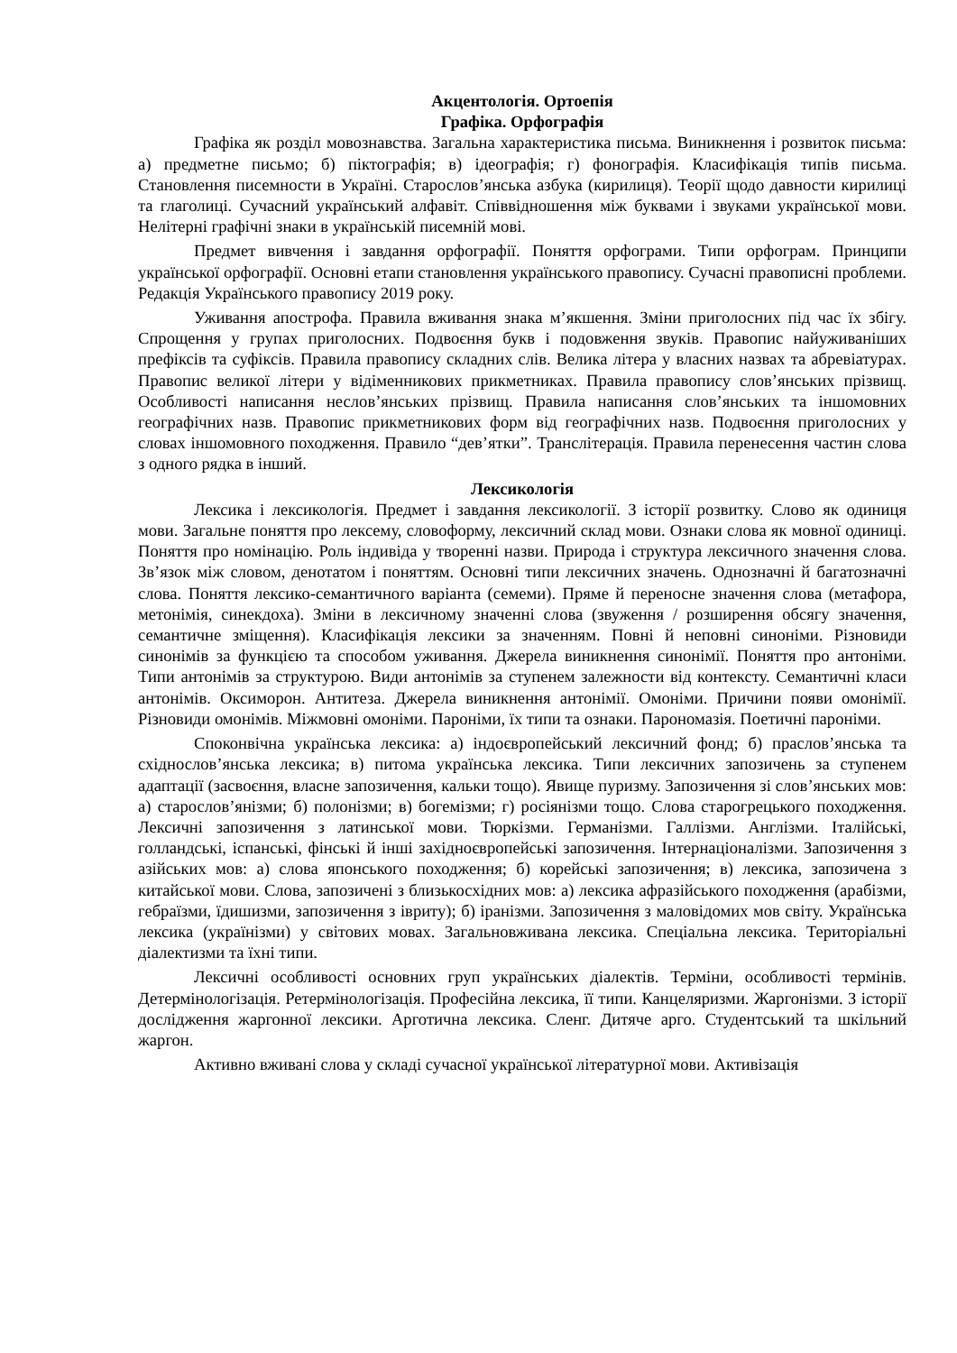Акцентологія. Ортоепія
Графіка. Орфографія
Графіка як розділ мовознавства. Загальна характеристика письма. Виникнення і розвиток письма: а) предметне письмо; б) піктографія; в) ідеографія; г) фонографія. Класифікація типів письма. Становлення писемности в Україні. Старослов’янська азбука (кирилиця). Теорії щодо давности кирилиці та глаголиці. Сучасний український алфавіт. Співвідношення між буквами і звуками української мови. Нелітерні графічні знаки в українській писемній мові.
Предмет вивчення і завдання орфографії. Поняття орфограми. Типи орфограм. Принципи української орфографії. Основні етапи становлення українського правопису. Сучасні правописні проблеми. Редакція Українського правопису 2019 року.
Уживання апострофа. Правила вживання знака м’якшення. Зміни приголосних під час їх збігу. Спрощення у групах приголосних. Подвоєння букв і подовження звуків. Правопис найуживаніших префіксів та суфіксів. Правила правопису складних слів. Велика літера у власних назвах та абревіатурах. Правопис великої літери у відіменникових прикметниках. Правила правопису слов’янських прізвищ. Особливості написання неслов’янських прізвищ. Правила написання слов’янських та іншомовних географічних назв. Правопис прикметникових форм від географічних назв. Подвоєння приголосних у словах іншомовного походження. Правило “дев’ятки”. Транслітерація. Правила перенесення частин слова з одного рядка в інший.
Лексикологія
Лексика і лексикологія. Предмет і завдання лексикології. З історії розвитку. Слово як одиниця мови. Загальне поняття про лексему, словоформу, лексичний склад мови. Ознаки слова як мовної одиниці. Поняття про номінацію. Роль індивіда у творенні назви. Природа і структура лексичного значення слова. Зв’язок між словом, денотатом і поняттям. Основні типи лексичних значень. Однозначні й багатозначні слова. Поняття лексико-семантичного варіанта (семеми). Пряме й переносне значення слова (метафора, метонімія, синекдоха). Зміни в лексичному значенні слова (звуження / розширення обсягу значення, семантичне зміщення). Класифікація лексики за значенням. Повні й неповні синоніми. Різновиди синонімів за функцією та способом уживання. Джерела виникнення синонімії. Поняття про антоніми. Типи антонімів за структурою. Види антонімів за ступенем залежности від контексту. Семантичні класи антонімів. Оксиморон. Антитеза. Джерела виникнення антонімії. Омоніми. Причини появи омонімії. Різновиди омонімів. Міжмовні омоніми. Пароніми, їх типи та ознаки. Парономазія. Поетичні пароніми.
Споконвічна українська лексика: а) індоєвропейський лексичний фонд; б) праслов’янська та східнослов’янська лексика; в) питома українська лексика. Типи лексичних запозичень за ступенем адаптації (засвоєння, власне запозичення, кальки тощо). Явище пуризму. Запозичення зі слов’янських мов: а) старослов’янізми; б) полонізми; в) богемізми; г) росіянізми тощо. Слова старогрецького походження. Лексичні запозичення з латинської мови. Тюркізми. Германізми. Галлізми. Англізми. Італійські, голландські, іспанські, фінські й інші західноєвропейські запозичення. Інтернаціоналізми. Запозичення з азійських мов: а) слова японського походження; б) корейські запозичення; в) лексика, запозичена з китайської мови. Слова, запозичені з близькосхідних мов: а) лексика афразійського походження (арабізми, гебраїзми, їдишизми, запозичення з івриту); б) іранізми. Запозичення з маловідомих мов світу. Українська лексика (українізми) у світових мовах. Загальновживана лексика. Спеціальна лексика. Територіальні діалектизми та їхні типи.
Лексичні особливості основних груп українських діалектів. Терміни, особливості термінів. Детермінологізація. Ретермінологізація. Професійна лексика, її типи. Канцеляризми. Жаргонізми. З історії дослідження жаргонної лексики. Арготична лексика. Сленг. Дитяче арго. Студентський та шкільний жаргон.
Активно вживані слова у складі сучасної української літературної мови. Активізація